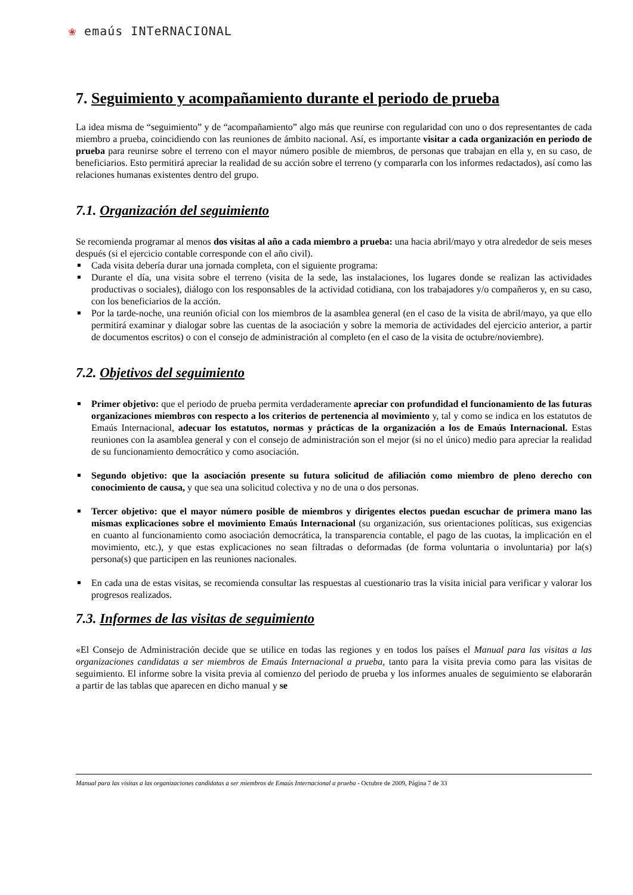❀ emaús INTeRNACIONAL
7. Seguimiento y acompañamiento durante el periodo de prueba
La idea misma de “seguimiento” y de “acompañamiento” algo más que reunirse con regularidad con uno o dos representantes de cada miembro a prueba, coincidiendo con las reuniones de ámbito nacional. Así, es importante visitar a cada organización en periodo de prueba para reunirse sobre el terreno con el mayor número posible de miembros, de personas que trabajan en ella y, en su caso, de beneficiarios. Esto permitirá apreciar la realidad de su acción sobre el terreno (y compararla con los informes redactados), así como las relaciones humanas existentes dentro del grupo.
7.1. Organización del seguimiento
Se recomienda programar al menos dos visitas al año a cada miembro a prueba: una hacia abril/mayo y otra alrededor de seis meses después (si el ejercicio contable corresponde con el año civil).
Cada visita debería durar una jornada completa, con el siguiente programa:
Durante el día, una visita sobre el terreno (visita de la sede, las instalaciones, los lugares donde se realizan las actividades productivas o sociales), diálogo con los responsables de la actividad cotidiana, con los trabajadores y/o compañeros y, en su caso, con los beneficiarios de la acción.
Por la tarde-noche, una reunión oficial con los miembros de la asamblea general (en el caso de la visita de abril/mayo, ya que ello permitirá examinar y dialogar sobre las cuentas de la asociación y sobre la memoria de actividades del ejercicio anterior, a partir de documentos escritos) o con el consejo de administración al completo (en el caso de la visita de octubre/noviembre).
7.2. Objetivos del seguimiento
Primer objetivo: que el periodo de prueba permita verdaderamente apreciar con profundidad el funcionamiento de las futuras organizaciones miembros con respecto a los criterios de pertenencia al movimiento y, tal y como se indica en los estatutos de Emaús Internacional, adecuar los estatutos, normas y prácticas de la organización a los de Emaús Internacional. Estas reuniones con la asamblea general y con el consejo de administración son el mejor (si no el único) medio para apreciar la realidad de su funcionamiento democrático y como asociación.
Segundo objetivo: que la asociación presente su futura solicitud de afiliación como miembro de pleno derecho con conocimiento de causa, y que sea una solicitud colectiva y no de una o dos personas.
Tercer objetivo: que el mayor número posible de miembros y dirigentes electos puedan escuchar de primera mano las mismas explicaciones sobre el movimiento Emaús Internacional (su organización, sus orientaciones políticas, sus exigencias en cuanto al funcionamiento como asociación democrática, la transparencia contable, el pago de las cuotas, la implicación en el movimiento, etc.), y que estas explicaciones no sean filtradas o deformadas (de forma voluntaria o involuntaria) por la(s) persona(s) que participen en las reuniones nacionales.
En cada una de estas visitas, se recomienda consultar las respuestas al cuestionario tras la visita inicial para verificar y valorar los progresos realizados.
7.3. Informes de las visitas de seguimiento
«El Consejo de Administración decide que se utilice en todas las regiones y en todos los países el Manual para las visitas a las organizaciones candidatas a ser miembros de Emaús Internacional a prueba, tanto para la visita previa como para las visitas de seguimiento. El informe sobre la visita previa al comienzo del periodo de prueba y los informes anuales de seguimiento se elaborarán a partir de las tablas que aparecen en dicho manual y se
Manual para las visitas a las organizaciones candidatas a ser miembros de Emaús Internacional a prueba - Octubre de 2009, Página 7 de 33